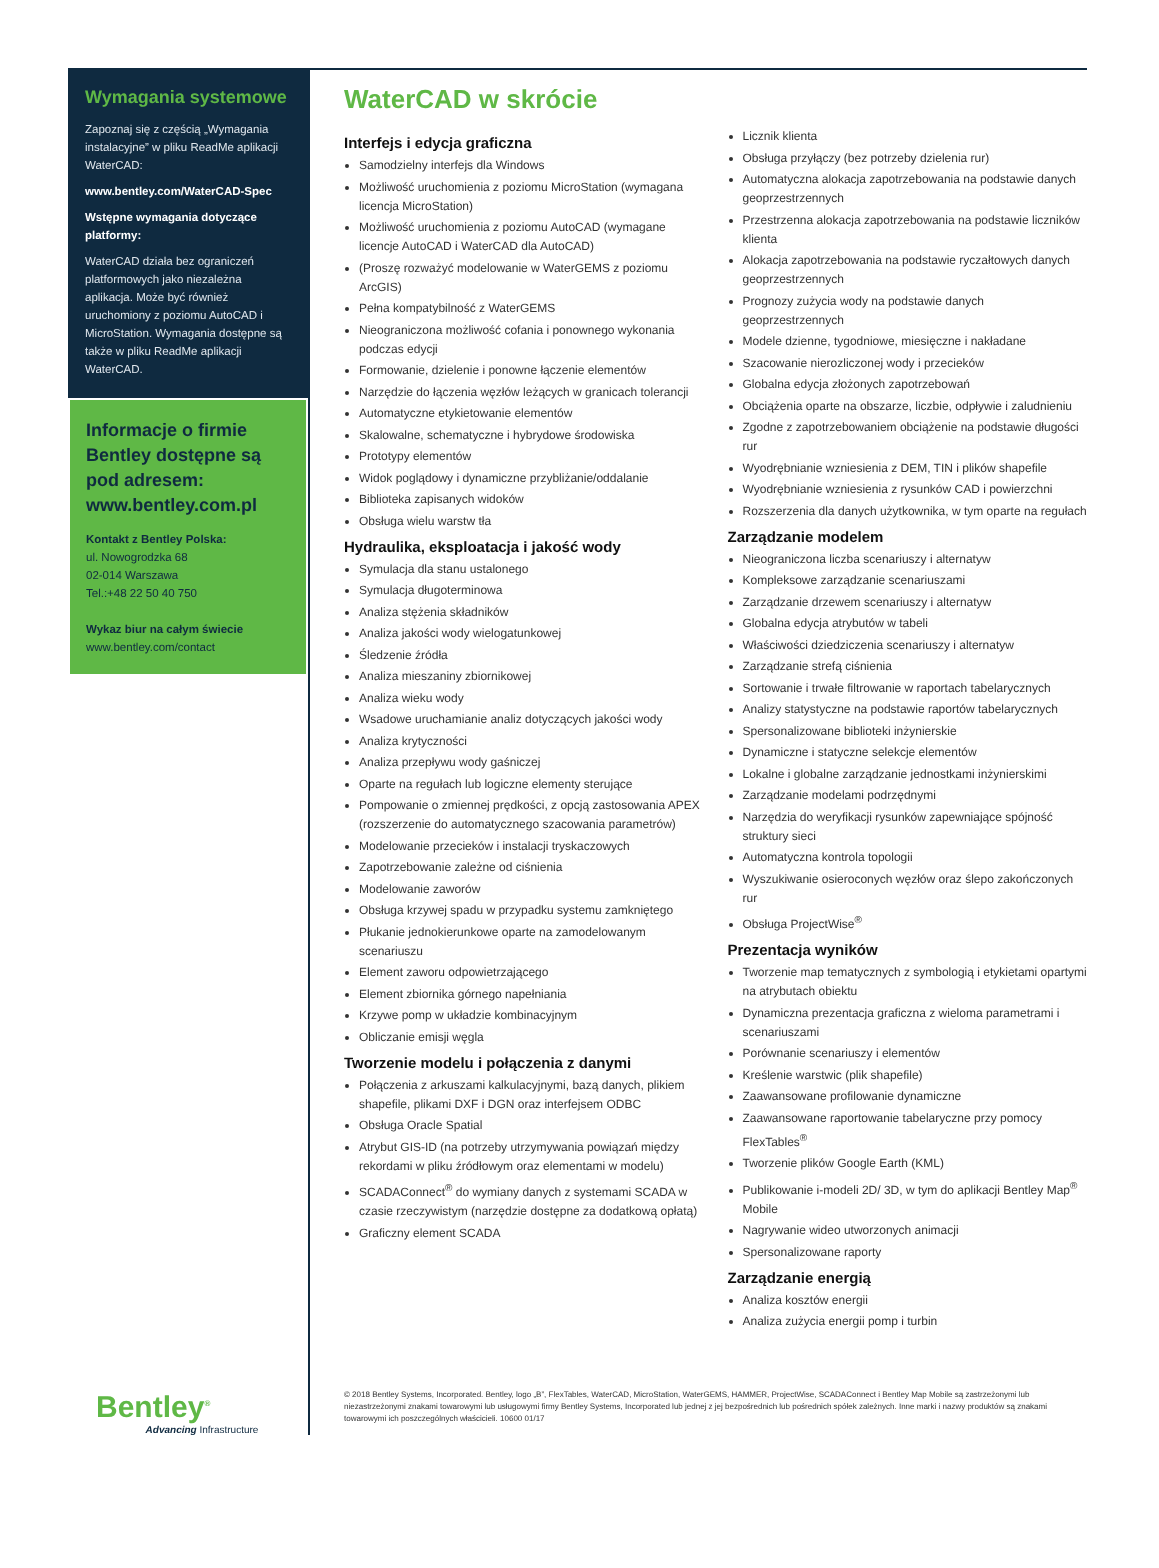Wymagania systemowe
Zapoznaj się z częścią „Wymagania instalacyjne” w pliku ReadMe aplikacji WaterCAD:
www.bentley.com/WaterCAD-Spec
Wstępne wymagania dotyczące platformy:
WaterCAD działa bez ograniczeń platformowych jako niezależna aplikacja. Może być również uruchomiony z poziomu AutoCAD i MicroStation. Wymagania dostępne są także w pliku ReadMe aplikacji WaterCAD.
Informacje o firmie Bentley dostępne są pod adresem: www.bentley.com.pl
Kontakt z Bentley Polska:
ul. Nowogrodzka 68
02-014 Warszawa
Tel.:+48 22 50 40 750
Wykaz biur na całym świecie
www.bentley.com/contact
Bentley<sup>®</sup>
Advancing Infrastructure
WaterCAD w skrócie
Interfejs i edycja graficzna
Samodzielny interfejs dla Windows
Możliwość uruchomienia z poziomu MicroStation (wymagana licencja MicroStation)
Możliwość uruchomienia z poziomu AutoCAD (wymagane licencje AutoCAD i WaterCAD dla AutoCAD)
(Proszę rozważyć modelowanie w WaterGEMS z poziomu ArcGIS)
Pełna kompatybilność z WaterGEMS
Nieograniczona możliwość cofania i ponownego wykonania podczas edycji
Formowanie, dzielenie i ponowne łączenie elementów
Narzędzie do łączenia węzłów leżących w granicach tolerancji
Automatyczne etykietowanie elementów
Skalowalne, schematyczne i hybrydowe środowiska
Prototypy elementów
Widok poglądowy i dynamiczne przybliżanie/oddalanie
Biblioteka zapisanych widoków
Obsługa wielu warstw tła
Hydraulika, eksploatacja i jakość wody
Symulacja dla stanu ustalonego
Symulacja długoterminowa
Analiza stężenia składników
Analiza jakości wody wielogatunkowej
Śledzenie źródła
Analiza mieszaniny zbiornikowej
Analiza wieku wody
Wsadowe uruchamianie analiz dotyczących jakości wody
Analiza krytyczności
Analiza przepływu wody gaśniczej
Oparte na regułach lub logiczne elementy sterujące
Pompowanie o zmiennej prędkości, z opcją zastosowania APEX (rozszerzenie do automatycznego szacowania parametrów)
Modelowanie przecieków i instalacji tryskaczowych
Zapotrzebowanie zależne od ciśnienia
Modelowanie zaworów
Obsługa krzywej spadu w przypadku systemu zamkniętego
Płukanie jednokierunkowe oparte na zamodelowanym scenariuszu
Element zaworu odpowietrzającego
Element zbiornika górnego napełniania
Krzywe pomp w układzie kombinacyjnym
Obliczanie emisji węgla
Tworzenie modelu i połączenia z danymi
Połączenia z arkuszami kalkulacyjnymi, bazą danych, plikiem shapefile, plikami DXF i DGN oraz interfejsem ODBC
Obsługa Oracle Spatial
Atrybut GIS-ID (na potrzeby utrzymywania powiązań między rekordami w pliku źródłowym oraz elementami w modelu)
SCADAConnect<sup>®</sup> do wymiany danych z systemami SCADA w czasie rzeczywistym (narzędzie dostępne za dodatkową opłatą)
Graficzny element SCADA
Licznik klienta
Obsługa przyłączy (bez potrzeby dzielenia rur)
Automatyczna alokacja zapotrzebowania na podstawie danych geoprzestrzennych
Przestrzenna alokacja zapotrzebowania na podstawie liczników klienta
Alokacja zapotrzebowania na podstawie ryczałtowych danych geoprzestrzennych
Prognozy zużycia wody na podstawie danych geoprzestrzennych
Modele dzienne, tygodniowe, miesięczne i nakładane
Szacowanie nierozliczonej wody i przecieków
Globalna edycja złożonych zapotrzebowań
Obciążenia oparte na obszarze, liczbie, odpływie i zaludnieniu
Zgodne z zapotrzebowaniem obciążenie na podstawie długości rur
Wyodrębnianie wzniesienia z DEM, TIN i plików shapefile
Wyodrębnianie wzniesienia z rysunków CAD i powierzchni
Rozszerzenia dla danych użytkownika, w tym oparte na regułach
Zarządzanie modelem
Nieograniczona liczba scenariuszy i alternatyw
Kompleksowe zarządzanie scenariuszami
Zarządzanie drzewem scenariuszy i alternatyw
Globalna edycja atrybutów w tabeli
Właściwości dziedziczenia scenariuszy i alternatyw
Zarządzanie strefą ciśnienia
Sortowanie i trwałe filtrowanie w raportach tabelarycznych
Analizy statystyczne na podstawie raportów tabelarycznych
Spersonalizowane biblioteki inżynierskie
Dynamiczne i statyczne selekcje elementów
Lokalne i globalne zarządzanie jednostkami inżynierskimi
Zarządzanie modelami podrzędnymi
Narzędzia do weryfikacji rysunków zapewniające spójność struktury sieci
Automatyczna kontrola topologii
Wyszukiwanie osieroconych węzłów oraz ślepo zakończonych rur
Obsługa ProjectWise<sup>®</sup>
Prezentacja wyników
Tworzenie map tematycznych z symbologią i etykietami opartymi na atrybutach obiektu
Dynamiczna prezentacja graficzna z wieloma parametrami i scenariuszami
Porównanie scenariuszy i elementów
Kreślenie warstwic (plik shapefile)
Zaawansowane profilowanie dynamiczne
Zaawansowane raportowanie tabelaryczne przy pomocy FlexTables<sup>®</sup>
Tworzenie plików Google Earth (KML)
Publikowanie i-modeli 2D/ 3D, w tym do aplikacji Bentley Map<sup>®</sup> Mobile
Nagrywanie wideo utworzonych animacji
Spersonalizowane raporty
Zarządzanie energią
Analiza kosztów energii
Analiza zużycia energii pomp i turbin
© 2018 Bentley Systems, Incorporated. Bentley, logo „B”, FlexTables, WaterCAD, MicroStation, WaterGEMS, HAMMER, ProjectWise, SCADAConnect i Bentley Map Mobile są zastrzeżonymi lub niezastrzeżonymi znakami towarowymi lub usługowymi firmy Bentley Systems, Incorporated lub jednej z jej bezpośrednich lub pośrednich spółek zależnych. Inne marki i nazwy produktów są znakami towarowymi ich poszczególnych właścicieli. 10600 01/17